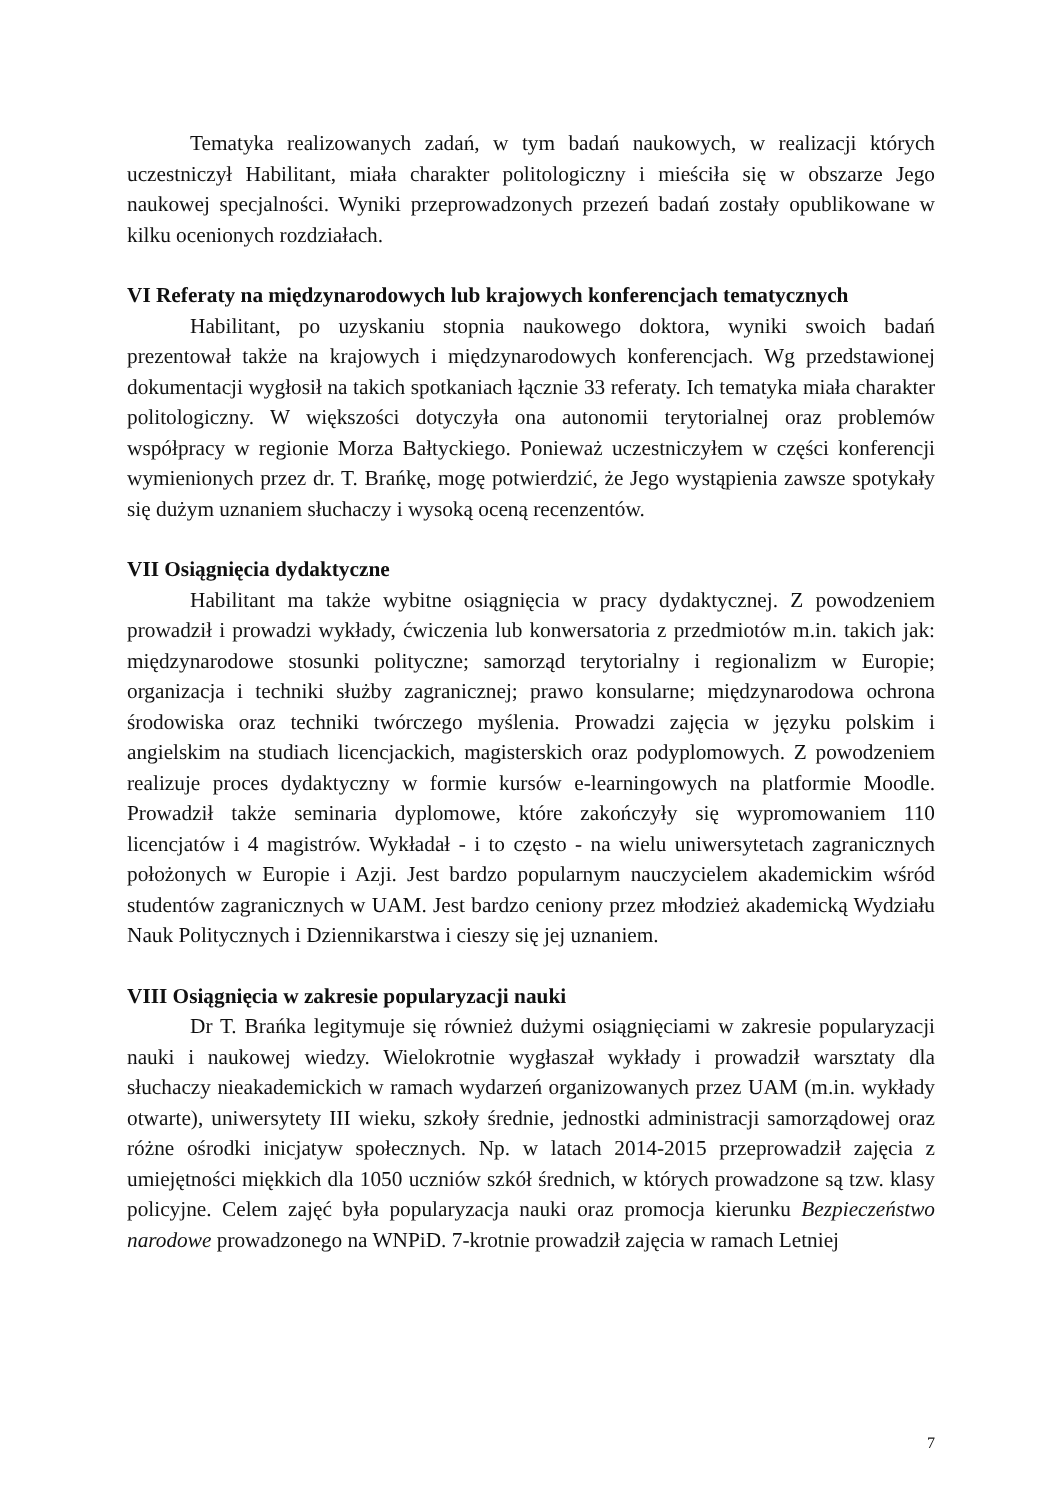Tematyka realizowanych zadań, w tym badań naukowych, w realizacji których uczestniczył Habilitant, miała charakter politologiczny i mieściła się w obszarze Jego naukowej specjalności. Wyniki przeprowadzonych przezeń badań zostały opublikowane w kilku ocenionych rozdziałach.
VI Referaty na międzynarodowych lub krajowych konferencjach tematycznych
Habilitant, po uzyskaniu stopnia naukowego doktora, wyniki swoich badań prezentował także na krajowych i międzynarodowych konferencjach. Wg przedstawionej dokumentacji wygłosił na takich spotkaniach łącznie 33 referaty. Ich tematyka miała charakter politologiczny. W większości dotyczyła ona autonomii terytorialnej oraz problemów współpracy w regionie Morza Bałtyckiego. Ponieważ uczestniczyłem w części konferencji wymienionych przez dr. T. Brańkę, mogę potwierdzić, że Jego wystąpienia zawsze spotykały się dużym uznaniem słuchaczy i wysoką oceną recenzentów.
VII Osiągnięcia dydaktyczne
Habilitant ma także wybitne osiągnięcia w pracy dydaktycznej. Z powodzeniem prowadził i prowadzi wykłady, ćwiczenia lub konwersatoria z przedmiotów m.in. takich jak: międzynarodowe stosunki polityczne; samorząd terytorialny i regionalizm w Europie; organizacja i techniki służby zagranicznej; prawo konsularne; międzynarodowa ochrona środowiska oraz techniki twórczego myślenia. Prowadzi zajęcia w języku polskim i angielskim na studiach licencjackich, magisterskich oraz podyplomowych. Z powodzeniem realizuje proces dydaktyczny w formie kursów e-learningowych na platformie Moodle. Prowadził także seminaria dyplomowe, które zakończyły się wypromowaniem 110 licencjatów i 4 magistrów. Wykładał - i to często - na wielu uniwersytetach zagranicznych położonych w Europie i Azji. Jest bardzo popularnym nauczycielem akademickim wśród studentów zagranicznych w UAM. Jest bardzo ceniony przez młodzież akademicką Wydziału Nauk Politycznych i Dziennikarstwa i cieszy się jej uznaniem.
VIII Osiągnięcia w zakresie popularyzacji nauki
Dr T. Brańka legitymuje się również dużymi osiągnięciami w zakresie popularyzacji nauki i naukowej wiedzy. Wielokrotnie wygłaszał wykłady i prowadził warsztaty dla słuchaczy nieakademickich w ramach wydarzeń organizowanych przez UAM (m.in. wykłady otwarte), uniwersytety III wieku, szkoły średnie, jednostki administracji samorządowej oraz różne ośrodki inicjatyw społecznych. Np. w latach 2014-2015 przeprowadził zajęcia z umiejętności miękkich dla 1050 uczniów szkół średnich, w których prowadzone są tzw. klasy policyjne. Celem zajęć była popularyzacja nauki oraz promocja kierunku Bezpieczeństwo narodowe prowadzonego na WNPiD. 7-krotnie prowadził zajęcia w ramach Letniej
7